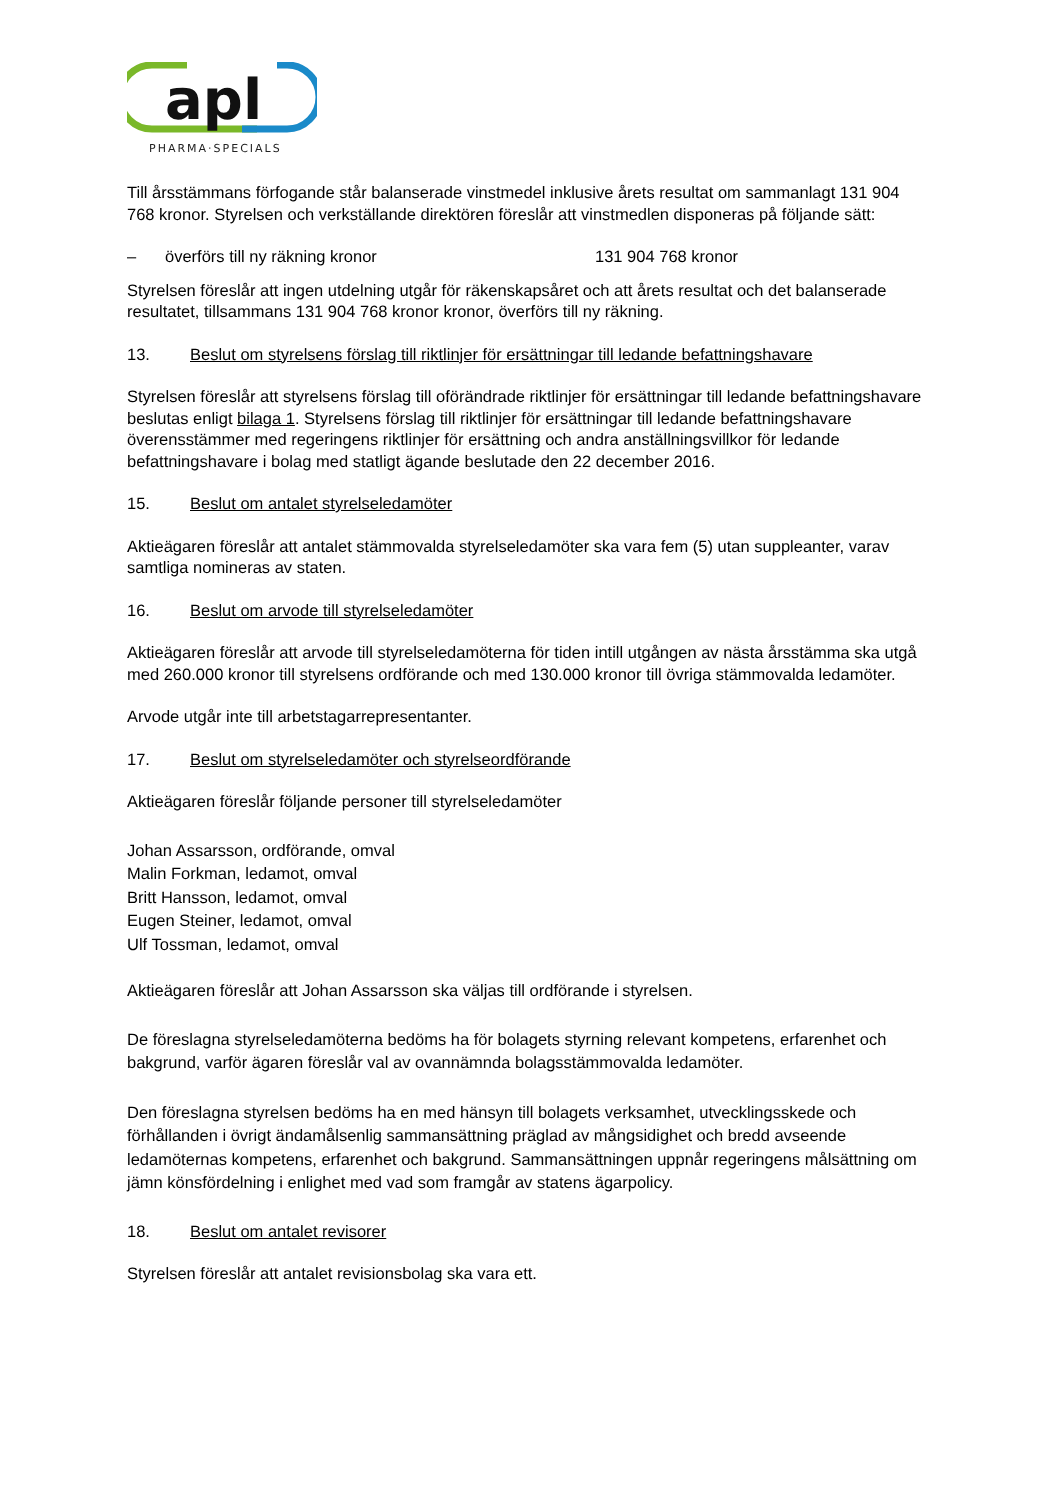apl
PHARMA·SPECIALS
Till årsstämmans förfogande står balanserade vinstmedel inklusive årets resultat om sammanlagt 131 904 768 kronor. Styrelsen och verkställande direktören föreslår att vinstmedlen disponeras på följande sätt:
– överförs till ny räkning kronor 131 904 768 kronor
Styrelsen föreslår att ingen utdelning utgår för räkenskapsåret och att årets resultat och det balanserade resultatet, tillsammans 131 904 768 kronor kronor, överförs till ny räkning.
13. Beslut om styrelsens förslag till riktlinjer för ersättningar till ledande befattningshavare
Styrelsen föreslår att styrelsens förslag till oförändrade riktlinjer för ersättningar till ledande befattningshavare beslutas enligt bilaga 1. Styrelsens förslag till riktlinjer för ersättningar till ledande befattningshavare överensstämmer med regeringens riktlinjer för ersättning och andra anställningsvillkor för ledande befattningshavare i bolag med statligt ägande beslutade den 22 december 2016.
15. Beslut om antalet styrelseledamöter
Aktieägaren föreslår att antalet stämmovalda styrelseledamöter ska vara fem (5) utan suppleanter, varav samtliga nomineras av staten.
16. Beslut om arvode till styrelseledamöter
Aktieägaren föreslår att arvode till styrelseledamöterna för tiden intill utgången av nästa årsstämma ska utgå med 260.000 kronor till styrelsens ordförande och med 130.000 kronor till övriga stämmovalda ledamöter.
Arvode utgår inte till arbetstagarrepresentanter.
17. Beslut om styrelseledamöter och styrelseordförande
Aktieägaren föreslår följande personer till styrelseledamöter
Johan Assarsson, ordförande, omval
Malin Forkman, ledamot, omval
Britt Hansson, ledamot, omval
Eugen Steiner, ledamot, omval
Ulf Tossman, ledamot, omval
Aktieägaren föreslår att Johan Assarsson ska väljas till ordförande i styrelsen.
De föreslagna styrelseledamöterna bedöms ha för bolagets styrning relevant kompetens, erfarenhet och bakgrund, varför ägaren föreslår val av ovannämnda bolagsstämmovalda ledamöter.
Den föreslagna styrelsen bedöms ha en med hänsyn till bolagets verksamhet, utvecklingsskede och förhållanden i övrigt ändamålsenlig sammansättning präglad av mångsidighet och bredd avseende ledamöternas kompetens, erfarenhet och bakgrund. Sammansättningen uppnår regeringens målsättning om jämn könsfördelning i enlighet med vad som framgår av statens ägarpolicy.
18. Beslut om antalet revisorer
Styrelsen föreslår att antalet revisionsbolag ska vara ett.